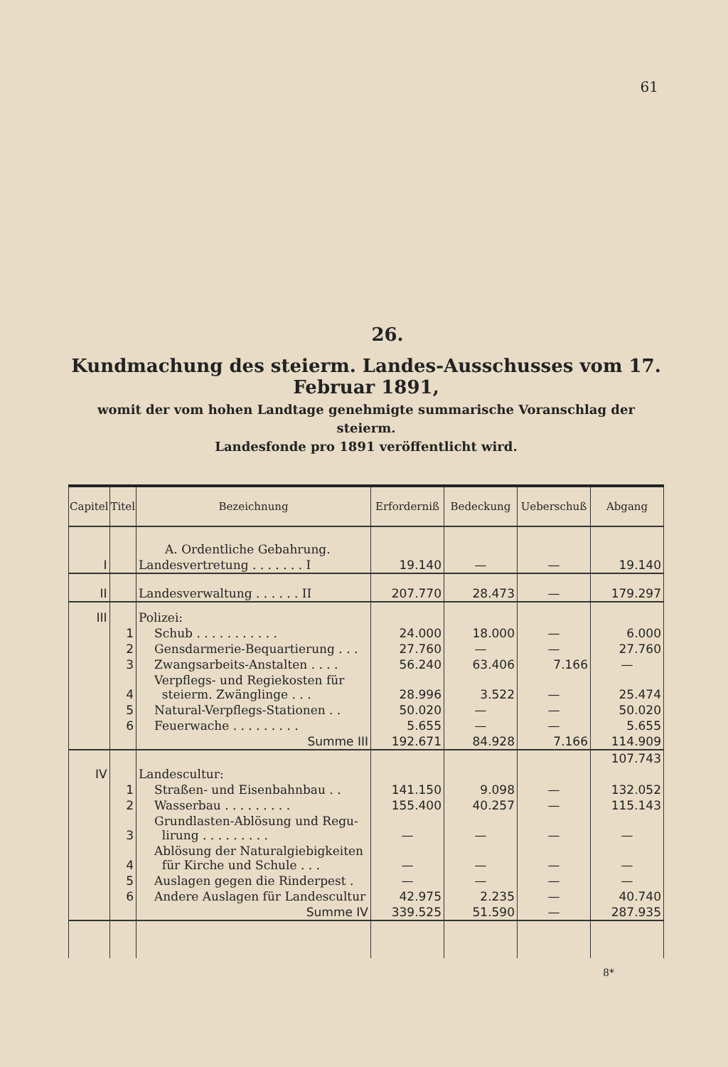61
26.
Kundmachung des steierm. Landes-Ausschusses vom 17. Februar 1891,
womit der vom hohen Landtage genehmigte summarische Voranschlag der steierm.
Landesfonde pro 1891 veröffentlicht wird.
| Capitel | Titel | Bezeichnung | Erforderniß | Bedeckung | Ueberschuß | Abgang |
| --- | --- | --- | --- | --- | --- | --- |
| | | A. Ordentliche Gebahrung. | | | | |
| I | | Landesvertretung . . . . . . . I | 19.140 | — | — | 19.140 |
| II | | Landesverwaltung . . . . . . II | 207.770 | 28.473 | — | 179.297 |
| III | | Polizei: | | | | |
| | 1 | Schub . . . . . . . . . . . | 24.000 | 18.000 | — | 6.000 |
| | 2 | Gensdarmerie-Bequartierung . . . | 27.760 | — | — | 27.760 |
| | 3 | Zwangsarbeits-Anstalten . . . . | 56.240 | 63.406 | 7.166 | — |
| | 4 | Verpflegs- und Regiekosten für steierm. Zwänglinge . . . | 28.996 | 3.522 | — | 25.474 |
| | 5 | Natural-Verpflegs-Stationen . . | 50.020 | — | — | 50.020 |
| | 6 | Feuerwache . . . . . . . . . | 5.655 | — | — | 5.655 |
| | | Summe III | 192.671 | 84.928 | 7.166 | 114.909 |
| | | | | | | 107.743 |
| IV | | Landescultur: | | | | |
| | 1 | Straßen- und Eisenbahnbau . . | 141.150 | 9.098 | — | 132.052 |
| | 2 | Wasserbau . . . . . . . . . | 155.400 | 40.257 | — | 115.143 |
| | 3 | Grundlasten-Ablösung und Regu- lirung . . . . . . . . . | — | — | — | — |
| | 4 | Ablösung der Naturalgiebigkeiten für Kirche und Schule . . . | — | — | — | — |
| | 5 | Auslagen gegen die Rinderpest . | — | — | — | — |
| | 6 | Andere Auslagen für Landescultur | 42.975 | 2.235 | — | 40.740 |
| | | Summe IV | 339.525 | 51.590 | — | 287.935 |
8*